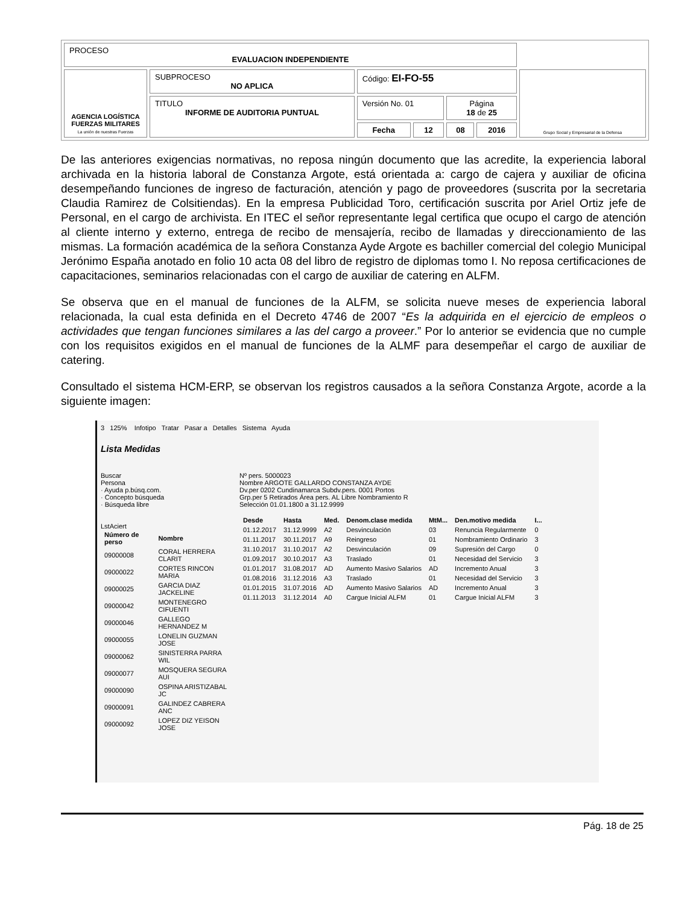| PROCESO EVALUACION INDEPENDIENTE | | | | | | |
| AGENCIA LOGÍSTICA FUERZAS MILITARES La unión de nuestras Fuerzas | SUBPROCESO NO APLICA | Código: EI-FO-55 | | | | Grupo Social y Empresarial de la Defensa |
| | TITULO INFORME DE AUDITORIA PUNTUAL | Versión No. 01 | | Página 18 de 25 | | |
| | | Fecha | 12 | 08 | 2016 | |
De las anteriores exigencias normativas, no reposa ningún documento que las acredite, la experiencia laboral archivada en la historia laboral de Constanza Argote, está orientada a: cargo de cajera y auxiliar de oficina desempeñando funciones de ingreso de facturación, atención y pago de proveedores (suscrita por la secretaria Claudia Ramirez de Colsitiendas). En la empresa Publicidad Toro, certificación suscrita por Ariel Ortiz jefe de Personal, en el cargo de archivista. En ITEC el señor representante legal certifica que ocupo el cargo de atención al cliente interno y externo, entrega de recibo de mensajería, recibo de llamadas y direccionamiento de las mismas. La formación académica de la señora Constanza Ayde Argote es bachiller comercial del colegio Municipal Jerónimo España anotado en folio 10 acta 08 del libro de registro de diplomas tomo I. No reposa certificaciones de capacitaciones, seminarios relacionadas con el cargo de auxiliar de catering en ALFM.
Se observa que en el manual de funciones de la ALFM, se solicita nueve meses de experiencia laboral relacionada, la cual esta definida en el Decreto 4746 de 2007 “Es la adquirida en el ejercicio de empleos o actividades que tengan funciones similares a las del cargo a proveer.” Por lo anterior se evidencia que no cumple con los requisitos exigidos en el manual de funciones de la ALMF para desempeñar el cargo de auxiliar de catering.
Consultado el sistema HCM-ERP, se observan los registros causados a la señora Constanza Argote, acorde a la siguiente imagen:
3 125% Infotipo Tratar Pasar a Detalles Sistema Ayuda
Lista Medidas
Buscar
Persona
· Ayuda p.búsq.com.
· Concepto búsqueda
· Búsqueda libre
LstAciert
| Número de perso | Nombre |
| --- | --- |
| 09000008 | CORAL HERRERA CLARIT |
| 09000022 | CORTES RINCON MARIA |
| 09000025 | GARCIA DIAZ JACKELINE |
| 09000042 | MONTENEGRO CIFUENTI |
| 09000046 | GALLEGO HERNANDEZ M |
| 09000055 | LONELIN GUZMAN JOSE |
| 09000062 | SINISTERRA PARRA WIL |
| 09000077 | MOSQUERA SEGURA AUI |
| 09000090 | OSPINA ARISTIZABAL JC |
| 09000091 | GALINDEZ CABRERA ANC |
| 09000092 | LOPEZ DIZ YEISON JOSE |
Nº pers. 5000023
Nombre ARGOTE GALLARDO CONSTANZA AYDE
Dv.per 0202 Cundinamarca Subdv.pers. 0001 Portos
Grp.per 5 Retirados Área pers. AL Libre Nombramiento R
Selección 01.01.1800 a 31.12.9999
| Desde | Hasta | Med. | Denom.clase medida | MtM... | Den.motivo medida | I... |
| --- | --- | --- | --- | --- | --- | --- |
| 01.12.2017 | 31.12.9999 | A2 | Desvinculación | 03 | Renuncia Regularmente | 0 |
| 01.11.2017 | 30.11.2017 | A9 | Reingreso | 01 | Nombramiento Ordinario | 3 |
| 31.10.2017 | 31.10.2017 | A2 | Desvinculación | 09 | Supresión del Cargo | 0 |
| 01.09.2017 | 30.10.2017 | A3 | Traslado | 01 | Necesidad del Servicio | 3 |
| 01.01.2017 | 31.08.2017 | AD | Aumento Masivo Salarios | AD | Incremento Anual | 3 |
| 01.08.2016 | 31.12.2016 | A3 | Traslado | 01 | Necesidad del Servicio | 3 |
| 01.01.2015 | 31.07.2016 | AD | Aumento Masivo Salarios | AD | Incremento Anual | 3 |
| 01.11.2013 | 31.12.2014 | A0 | Cargue Inicial ALFM | 01 | Cargue Inicial ALFM | 3 |
Pág. 18 de 25